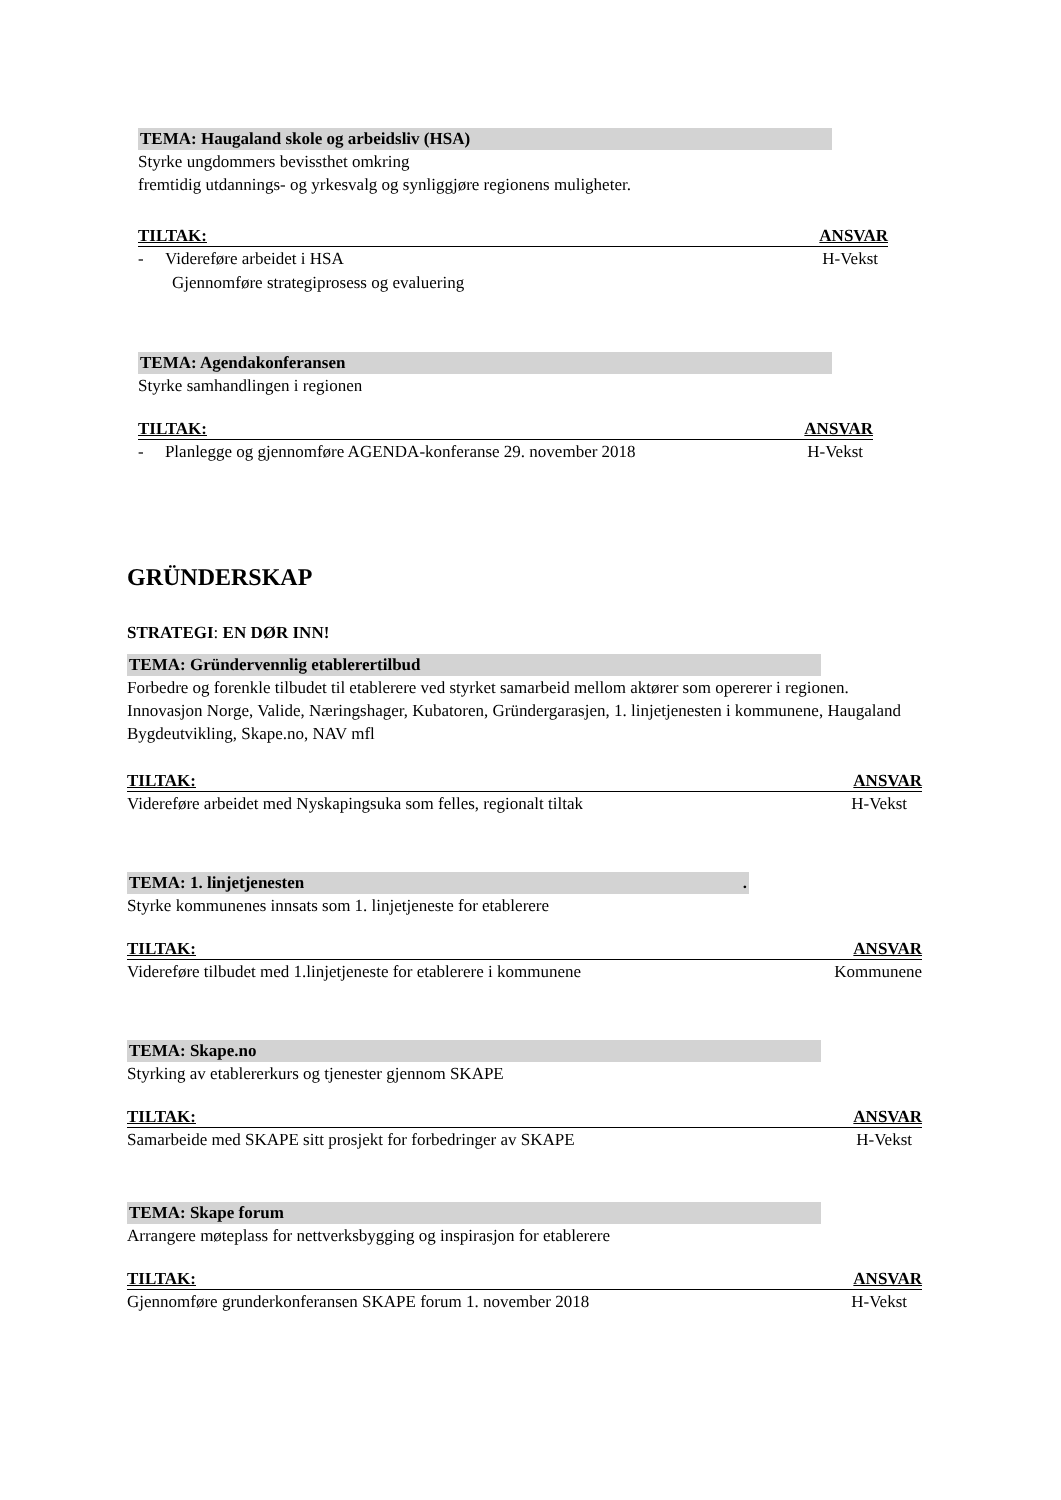TEMA: Haugaland skole og arbeidsliv (HSA)
Styrke ungdommers bevissthet omkring
fremtidig utdannings- og yrkesvalg og synliggjøre regionens muligheter.
TILTAK: ANSVAR
- Videreføre arbeidet i HSA H-Vekst
Gjennomføre strategiprosess og evaluering
TEMA: Agendakonferansen
Styrke samhandlingen i regionen
TILTAK: ANSVAR
- Planlegge og gjennomføre AGENDA-konferanse 29. november 2018 H-Vekst
GRÜNDERSKAP
STRATEGI: EN DØR INN!
TEMA: Gründervennlig etablerertilbud
Forbedre og forenkle tilbudet til etablerere ved styrket samarbeid mellom aktører som opererer i regionen. Innovasjon Norge, Valide, Næringshager, Kubatoren, Gründergarasjen, 1. linjetjenesten i kommunene, Haugaland Bygdeutvikling, Skape.no, NAV mfl
TILTAK: ANSVAR
Videreføre arbeidet med Nyskapingsuka som felles, regionalt tiltak H-Vekst
TEMA: 1. linjetjenesten.
Styrke kommunenes innsats som 1. linjetjeneste for etablerere
TILTAK: ANSVAR
Videreføre tilbudet med 1.linjetjeneste for etablerere i kommunene Kommunene
TEMA: Skape.no
Styrking av etablererkurs og tjenester gjennom SKAPE
TILTAK: ANSVAR
Samarbeide med SKAPE sitt prosjekt for forbedringer av SKAPE H-Vekst
TEMA: Skape forum
Arrangere møteplass for nettverksbygging og inspirasjon for etablerere
TILTAK: ANSVAR
Gjennomføre grunderkonferansen SKAPE forum 1. november 2018 H-Vekst